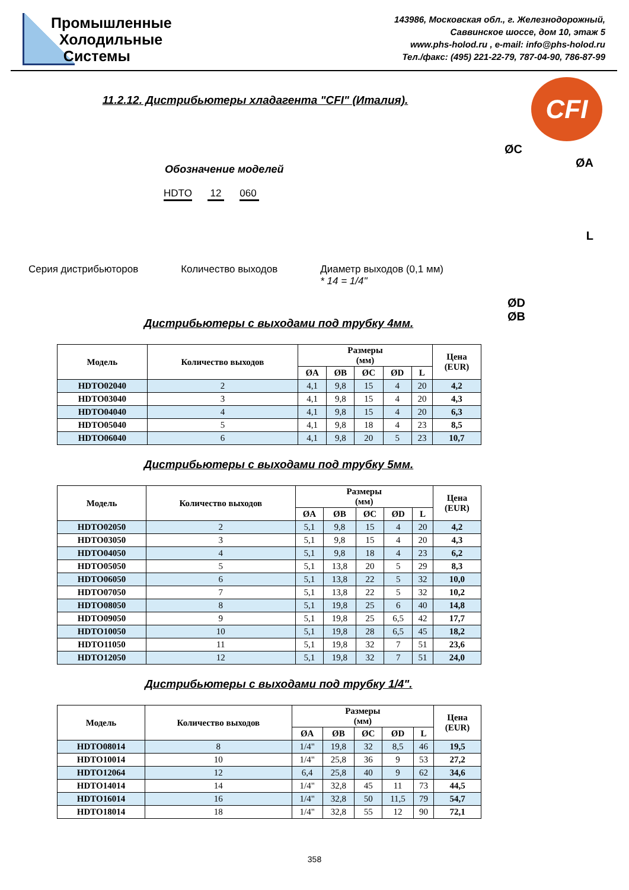Промышленные
Холодильные
Системы
143986, Московская обл., г. Железнодорожный,
Саввинское шоссе, дом 10, этаж 5
www.phs-holod.ru , e-mail: info@phs-holod.ru
Тел./факс: (495) 221-22-79, 787-04-90, 786-87-99
11.2.12. Дистрибьютеры хладагента "CFI" (Италия).
CFI
ØC
ØA
L
ØD
ØB
Обозначение моделей
HDTO 12 060
Серия дистрибьюторов Количество выходов Диаметр выходов (0,1 мм)
* 14 = 1/4"
Дистрибьютеры с выходами под трубку 4мм.
| Модель | Количество выходов | Размеры (мм) | | | | | Цена (EUR) |
| --- | --- | --- | --- | --- | --- | --- | --- |
| | | ØA | ØB | ØC | ØD | L | |
| HDTO02040 | 2 | 4,1 | 9,8 | 15 | 4 | 20 | 4,2 |
| HDTO03040 | 3 | 4,1 | 9,8 | 15 | 4 | 20 | 4,3 |
| HDTO04040 | 4 | 4,1 | 9,8 | 15 | 4 | 20 | 6,3 |
| HDTO05040 | 5 | 4,1 | 9,8 | 18 | 4 | 23 | 8,5 |
| HDTO06040 | 6 | 4,1 | 9,8 | 20 | 5 | 23 | 10,7 |
Дистрибьютеры с выходами под трубку 5мм.
| Модель | Количество выходов | Размеры (мм) | | | | | Цена (EUR) |
| --- | --- | --- | --- | --- | --- | --- | --- |
| | | ØA | ØB | ØC | ØD | L | |
| HDTO02050 | 2 | 5,1 | 9,8 | 15 | 4 | 20 | 4,2 |
| HDTO03050 | 3 | 5,1 | 9,8 | 15 | 4 | 20 | 4,3 |
| HDTO04050 | 4 | 5,1 | 9,8 | 18 | 4 | 23 | 6,2 |
| HDTO05050 | 5 | 5,1 | 13,8 | 20 | 5 | 29 | 8,3 |
| HDTO06050 | 6 | 5,1 | 13,8 | 22 | 5 | 32 | 10,0 |
| HDTO07050 | 7 | 5,1 | 13,8 | 22 | 5 | 32 | 10,2 |
| HDTO08050 | 8 | 5,1 | 19,8 | 25 | 6 | 40 | 14,8 |
| HDTO09050 | 9 | 5,1 | 19,8 | 25 | 6,5 | 42 | 17,7 |
| HDTO10050 | 10 | 5,1 | 19,8 | 28 | 6,5 | 45 | 18,2 |
| HDTO11050 | 11 | 5,1 | 19,8 | 32 | 7 | 51 | 23,6 |
| HDTO12050 | 12 | 5,1 | 19,8 | 32 | 7 | 51 | 24,0 |
Дистрибьютеры с выходами под трубку 1/4".
| Модель | Количество выходов | Размеры (мм) | | | | | Цена (EUR) |
| --- | --- | --- | --- | --- | --- | --- | --- |
| | | ØA | ØB | ØC | ØD | L | |
| HDTO08014 | 8 | 1/4" | 19,8 | 32 | 8,5 | 46 | 19,5 |
| HDTO10014 | 10 | 1/4" | 25,8 | 36 | 9 | 53 | 27,2 |
| HDTO12064 | 12 | 6,4 | 25,8 | 40 | 9 | 62 | 34,6 |
| HDTO14014 | 14 | 1/4" | 32,8 | 45 | 11 | 73 | 44,5 |
| HDTO16014 | 16 | 1/4" | 32,8 | 50 | 11,5 | 79 | 54,7 |
| HDTO18014 | 18 | 1/4" | 32,8 | 55 | 12 | 90 | 72,1 |
358